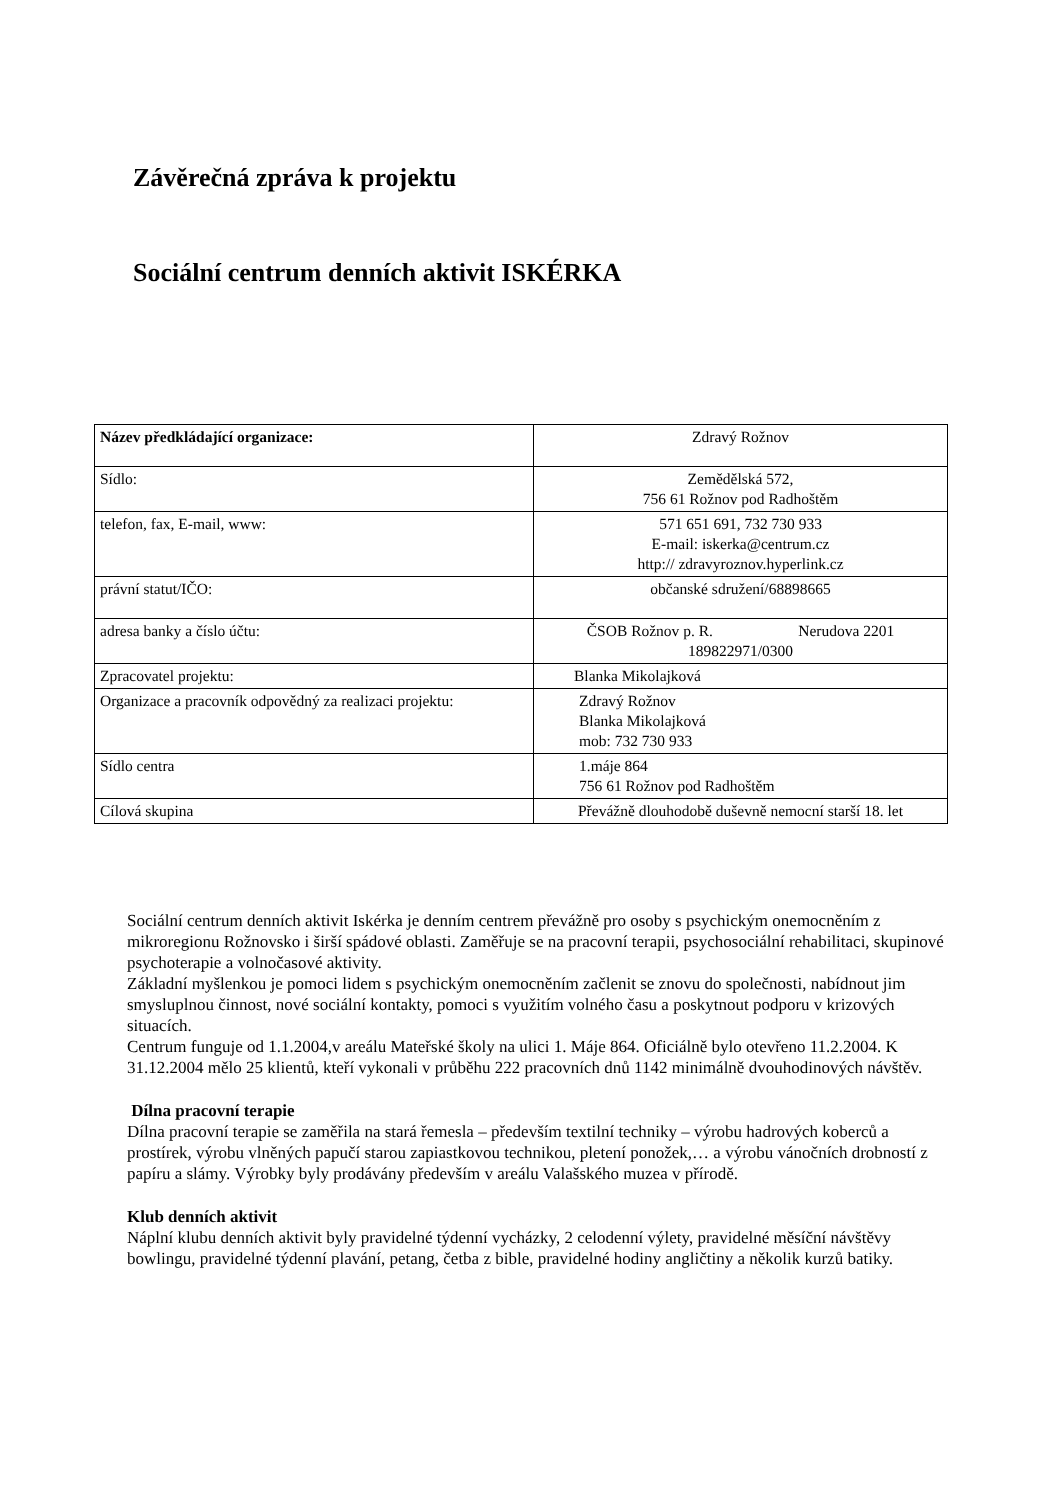Závěrečná zpráva k projektu
Sociální centrum denních aktivit ISKÉRKA
| Název předkládající organizace: | Zdravý Rožnov |
| Sídlo: | Zemědělská 572, 756 61 Rožnov pod Radhoštěm |
| telefon, fax, E-mail, www: | 571 651 691, 732 730 933 E-mail: iskerka@centrum.cz http:// zdravyroznov.hyperlink.cz |
| právní statut/IČO: | občanské sdružení/68898665 |
| adresa banky a číslo účtu: | ČSOB Rožnov p. R. Nerudova 2201 189822971/0300 |
| Zpracovatel projektu: | Blanka Mikolajková |
| Organizace a pracovník odpovědný za realizaci projektu: | Zdravý Rožnov Blanka Mikolajková mob: 732 730 933 |
| Sídlo centra | 1.máje 864 756 61 Rožnov pod Radhoštěm |
| Cílová skupina | Převážně dlouhodobě duševně nemocní starší 18. let |
Sociální centrum denních aktivit Iskérka je denním centrem převážně pro osoby s psychickým onemocněním z mikroregionu Rožnovsko i širší spádové oblasti. Zaměřuje se na pracovní terapii, psychosociální rehabilitaci, skupinové psychoterapie a volnočasové aktivity.
Základní myšlenkou je pomoci lidem s psychickým onemocněním začlenit se znovu do společnosti, nabídnout jim smysluplnou činnost, nové sociální kontakty, pomoci s využitím volného času a poskytnout podporu v krizových situacích.
Centrum funguje od 1.1.2004,v areálu Mateřské školy na ulici 1. Máje 864. Oficiálně bylo otevřeno 11.2.2004. K 31.12.2004 mělo 25 klientů, kteří vykonali v průběhu 222 pracovních dnů 1142 minimálně dvouhodinových návštěv.
Dílna pracovní terapie
Dílna pracovní terapie se zaměřila na stará řemesla – především textilní techniky – výrobu hadrových koberců a prostírek, výrobu vlněných papučí starou zapiastkovou technikou, pletení ponožek,… a výrobu vánočních drobností z papíru a slámy. Výrobky byly prodávány především v areálu Valašského muzea v přírodě.
Klub denních aktivit
Náplní klubu denních aktivit byly pravidelné týdenní vycházky, 2 celodenní výlety, pravidelné měsíční návštěvy bowlingu, pravidelné týdenní plavání, petang, četba z bible, pravidelné hodiny angličtiny a několik kurzů batiky.